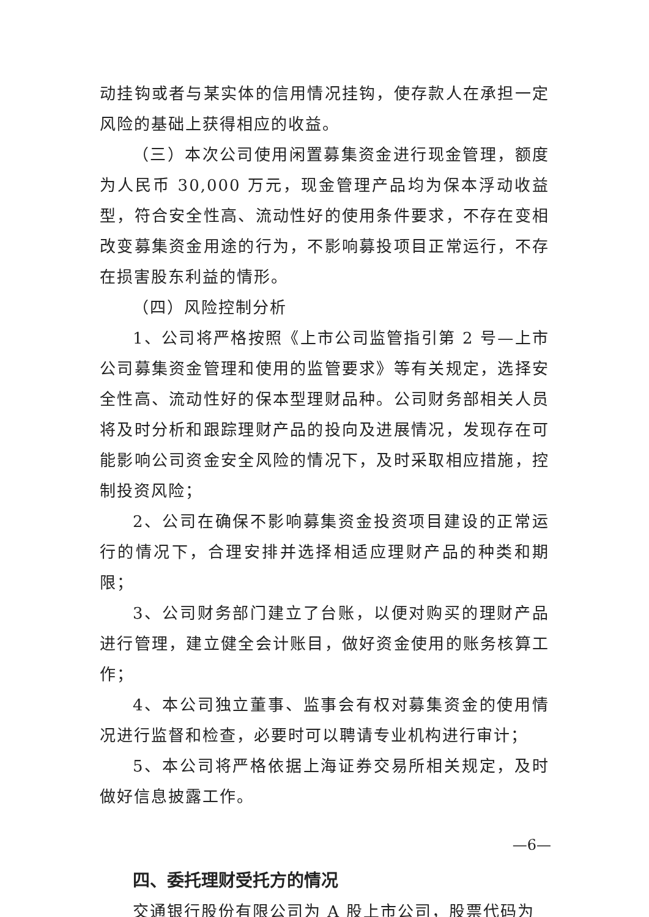动挂钩或者与某实体的信用情况挂钩，使存款人在承担一定风险的基础上获得相应的收益。
（三）本次公司使用闲置募集资金进行现金管理，额度为人民币 30,000 万元，现金管理产品均为保本浮动收益型，符合安全性高、流动性好的使用条件要求，不存在变相改变募集资金用途的行为，不影响募投项目正常运行，不存在损害股东利益的情形。
（四）风险控制分析
1、公司将严格按照《上市公司监管指引第 2 号—上市公司募集资金管理和使用的监管要求》等有关规定，选择安全性高、流动性好的保本型理财品种。公司财务部相关人员将及时分析和跟踪理财产品的投向及进展情况，发现存在可能影响公司资金安全风险的情况下，及时采取相应措施，控制投资风险；
2、公司在确保不影响募集资金投资项目建设的正常运行的情况下，合理安排并选择相适应理财产品的种类和期限；
3、公司财务部门建立了台账，以便对购买的理财产品进行管理，建立健全会计账目，做好资金使用的账务核算工作；
4、本公司独立董事、监事会有权对募集资金的使用情况进行监督和检查，必要时可以聘请专业机构进行审计；
5、本公司将严格依据上海证券交易所相关规定，及时做好信息披露工作。
四、委托理财受托方的情况
交通银行股份有限公司为 A 股上市公司，股票代码为
—6—